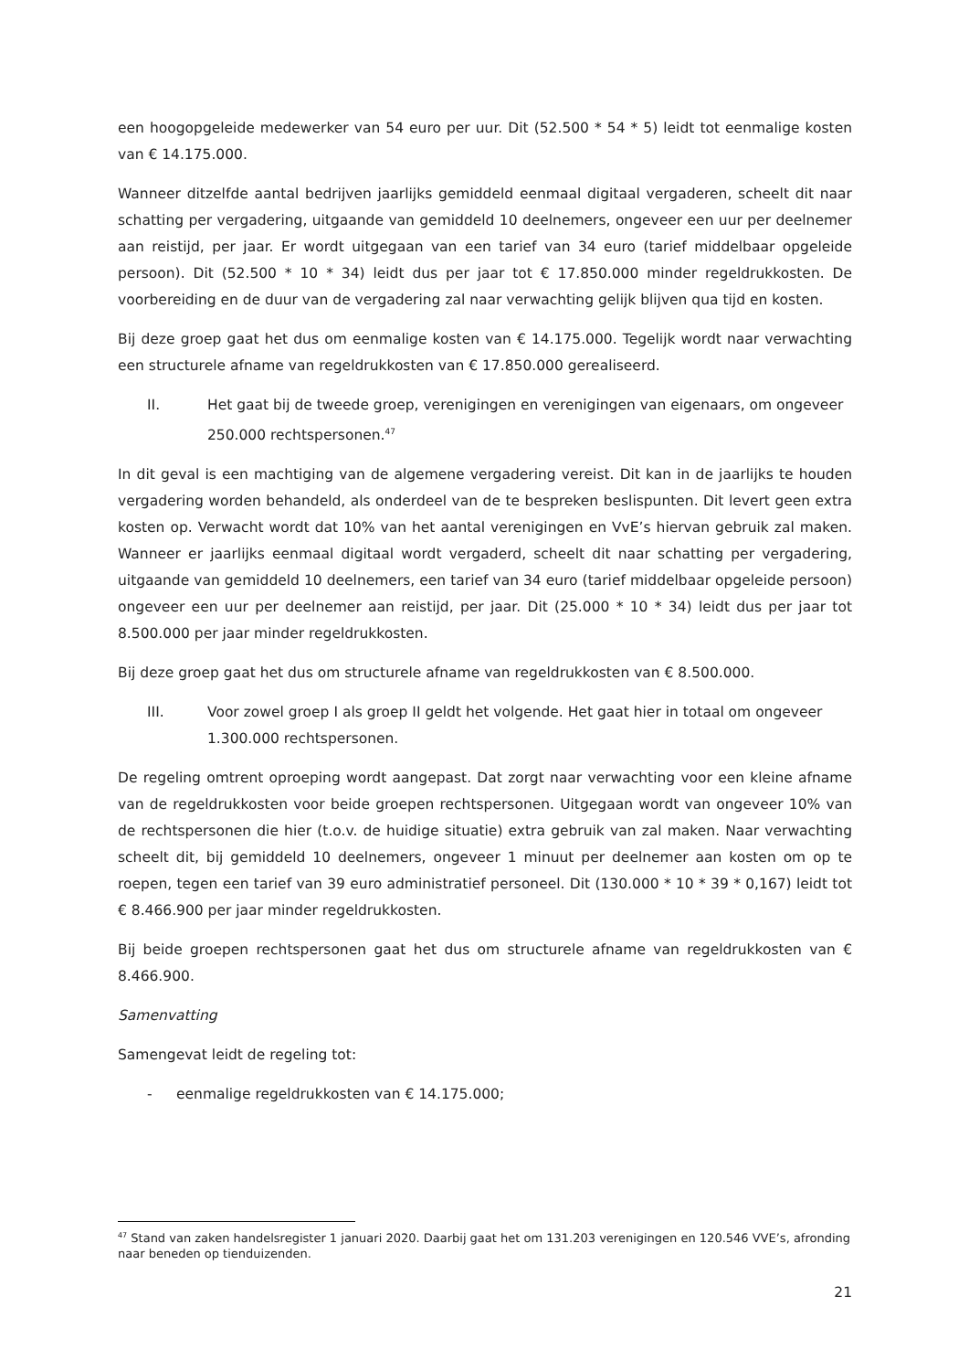een hoogopgeleide medewerker van 54 euro per uur. Dit (52.500 * 54 * 5) leidt tot eenmalige kosten van € 14.175.000.
Wanneer ditzelfde aantal bedrijven jaarlijks gemiddeld eenmaal digitaal vergaderen, scheelt dit naar schatting per vergadering, uitgaande van gemiddeld 10 deelnemers, ongeveer een uur per deelnemer aan reistijd, per jaar. Er wordt uitgegaan van een tarief van 34 euro (tarief middelbaar opgeleide persoon). Dit (52.500 * 10 * 34) leidt dus per jaar tot € 17.850.000 minder regeldrukkosten. De voorbereiding en de duur van de vergadering zal naar verwachting gelijk blijven qua tijd en kosten.
Bij deze groep gaat het dus om eenmalige kosten van € 14.175.000. Tegelijk wordt naar verwachting een structurele afname van regeldrukkosten van € 17.850.000 gerealiseerd.
II. Het gaat bij de tweede groep, verenigingen en verenigingen van eigenaars, om ongeveer 250.000 rechtspersonen.<sup>47</sup>
In dit geval is een machtiging van de algemene vergadering vereist. Dit kan in de jaarlijks te houden vergadering worden behandeld, als onderdeel van de te bespreken beslispunten. Dit levert geen extra kosten op. Verwacht wordt dat 10% van het aantal verenigingen en VvE’s hiervan gebruik zal maken. Wanneer er jaarlijks eenmaal digitaal wordt vergaderd, scheelt dit naar schatting per vergadering, uitgaande van gemiddeld 10 deelnemers, een tarief van 34 euro (tarief middelbaar opgeleide persoon) ongeveer een uur per deelnemer aan reistijd, per jaar. Dit (25.000 * 10 * 34) leidt dus per jaar tot 8.500.000 per jaar minder regeldrukkosten.
Bij deze groep gaat het dus om structurele afname van regeldrukkosten van € 8.500.000.
III. Voor zowel groep I als groep II geldt het volgende. Het gaat hier in totaal om ongeveer 1.300.000 rechtspersonen.
De regeling omtrent oproeping wordt aangepast. Dat zorgt naar verwachting voor een kleine afname van de regeldrukkosten voor beide groepen rechtspersonen. Uitgegaan wordt van ongeveer 10% van de rechtspersonen die hier (t.o.v. de huidige situatie) extra gebruik van zal maken. Naar verwachting scheelt dit, bij gemiddeld 10 deelnemers, ongeveer 1 minuut per deelnemer aan kosten om op te roepen, tegen een tarief van 39 euro administratief personeel. Dit (130.000 * 10 * 39 * 0,167) leidt tot € 8.466.900 per jaar minder regeldrukkosten.
Bij beide groepen rechtspersonen gaat het dus om structurele afname van regeldrukkosten van € 8.466.900.
Samenvatting
Samengevat leidt de regeling tot:
- eenmalige regeldrukkosten van € 14.175.000;
<sup>47</sup> Stand van zaken handelsregister 1 januari 2020. Daarbij gaat het om 131.203 verenigingen en 120.546 VVE’s, afronding naar beneden op tienduizenden.
21